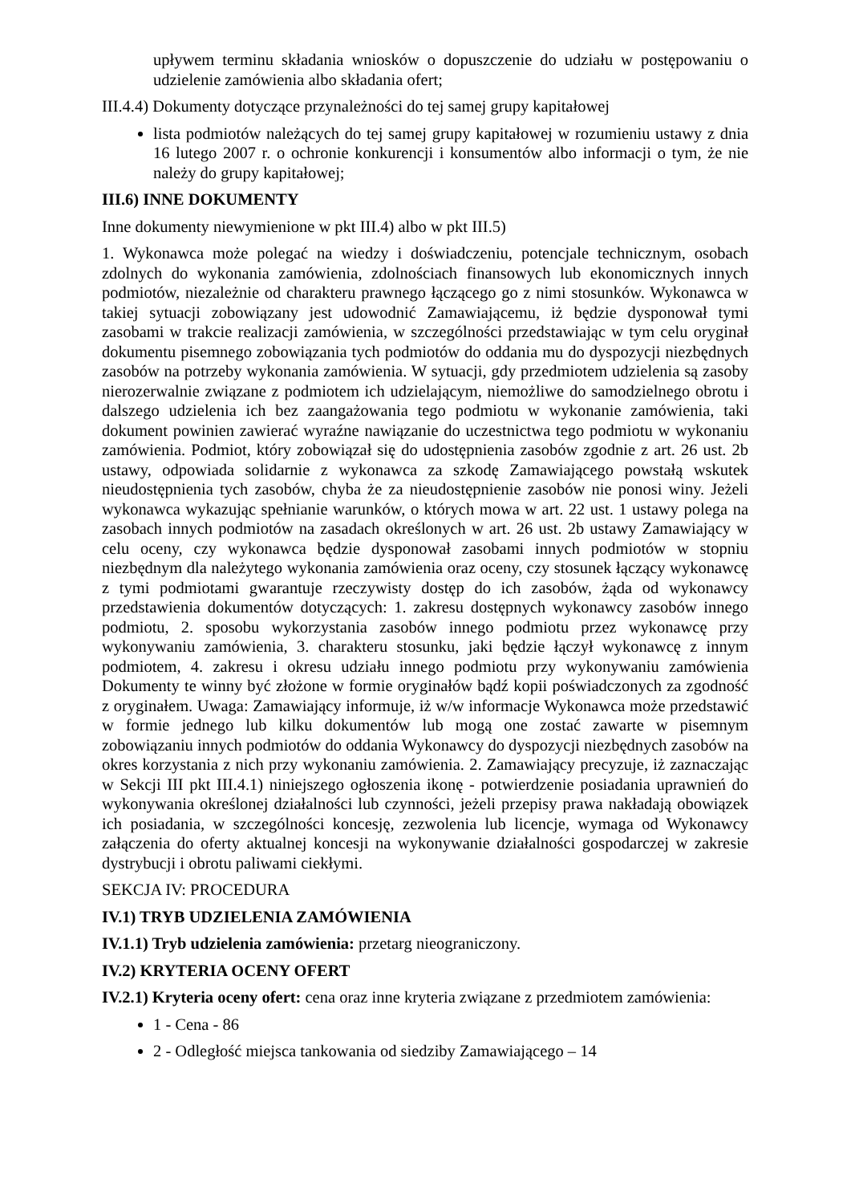upływem terminu składania wniosków o dopuszczenie do udziału w postępowaniu o udzielenie zamówienia albo składania ofert;
III.4.4) Dokumenty dotyczące przynależności do tej samej grupy kapitałowej
lista podmiotów należących do tej samej grupy kapitałowej w rozumieniu ustawy z dnia 16 lutego 2007 r. o ochronie konkurencji i konsumentów albo informacji o tym, że nie należy do grupy kapitałowej;
III.6) INNE DOKUMENTY
Inne dokumenty niewymienione w pkt III.4) albo w pkt III.5)
1. Wykonawca może polegać na wiedzy i doświadczeniu, potencjale technicznym, osobach zdolnych do wykonania zamówienia, zdolnościach finansowych lub ekonomicznych innych podmiotów, niezależnie od charakteru prawnego łączącego go z nimi stosunków. Wykonawca w takiej sytuacji zobowiązany jest udowodnić Zamawiającemu, iż będzie dysponował tymi zasobami w trakcie realizacji zamówienia, w szczególności przedstawiając w tym celu oryginał dokumentu pisemnego zobowiązania tych podmiotów do oddania mu do dyspozycji niezbędnych zasobów na potrzeby wykonania zamówienia. W sytuacji, gdy przedmiotem udzielenia są zasoby nierozerwalnie związane z podmiotem ich udzielającym, niemożliwe do samodzielnego obrotu i dalszego udzielenia ich bez zaangażowania tego podmiotu w wykonanie zamówienia, taki dokument powinien zawierać wyraźne nawiązanie do uczestnictwa tego podmiotu w wykonaniu zamówienia. Podmiot, który zobowiązał się do udostępnienia zasobów zgodnie z art. 26 ust. 2b ustawy, odpowiada solidarnie z wykonawca za szkodę Zamawiającego powstałą wskutek nieudostępnienia tych zasobów, chyba że za nieudostępnienie zasobów nie ponosi winy. Jeżeli wykonawca wykazując spełnianie warunków, o których mowa w art. 22 ust. 1 ustawy polega na zasobach innych podmiotów na zasadach określonych w art. 26 ust. 2b ustawy Zamawiający w celu oceny, czy wykonawca będzie dysponował zasobami innych podmiotów w stopniu niezbędnym dla należytego wykonania zamówienia oraz oceny, czy stosunek łączący wykonawcę z tymi podmiotami gwarantuje rzeczywisty dostęp do ich zasobów, żąda od wykonawcy przedstawienia dokumentów dotyczących: 1. zakresu dostępnych wykonawcy zasobów innego podmiotu, 2. sposobu wykorzystania zasobów innego podmiotu przez wykonawcę przy wykonywaniu zamówienia, 3. charakteru stosunku, jaki będzie łączył wykonawcę z innym podmiotem, 4. zakresu i okresu udziału innego podmiotu przy wykonywaniu zamówienia Dokumenty te winny być złożone w formie oryginałów bądź kopii poświadczonych za zgodność z oryginałem. Uwaga: Zamawiający informuje, iż w/w informacje Wykonawca może przedstawić w formie jednego lub kilku dokumentów lub mogą one zostać zawarte w pisemnym zobowiązaniu innych podmiotów do oddania Wykonawcy do dyspozycji niezbędnych zasobów na okres korzystania z nich przy wykonaniu zamówienia. 2. Zamawiający precyzuje, iż zaznaczając w Sekcji III pkt III.4.1) niniejszego ogłoszenia ikonę - potwierdzenie posiadania uprawnień do wykonywania określonej działalności lub czynności, jeżeli przepisy prawa nakładają obowiązek ich posiadania, w szczególności koncesję, zezwolenia lub licencje, wymaga od Wykonawcy załączenia do oferty aktualnej koncesji na wykonywanie działalności gospodarczej w zakresie dystrybucji i obrotu paliwami ciekłymi.
SEKCJA IV: PROCEDURA
IV.1) TRYB UDZIELENIA ZAMÓWIENIA
IV.1.1) Tryb udzielenia zamówienia: przetarg nieograniczony.
IV.2) KRYTERIA OCENY OFERT
IV.2.1) Kryteria oceny ofert: cena oraz inne kryteria związane z przedmiotem zamówienia:
1 - Cena - 86
2 - Odległość miejsca tankowania od siedziby Zamawiającego – 14